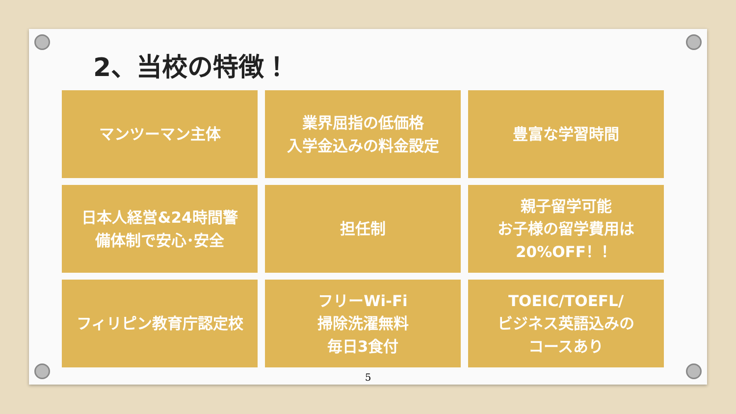2、当校の特徴！
マンツーマン主体
業界屈指の低価格
入学金込みの料金設定
豊富な学習時間
日本人経営&24時間警
備体制で安心･安全
担任制
親子留学可能
お子様の留学費用は
20%OFF！！
フィリピン教育庁認定校
フリーWi-Fi
掃除洗濯無料
毎日3食付
TOEIC/TOEFL/
ビジネス英語込みの
コースあり
5